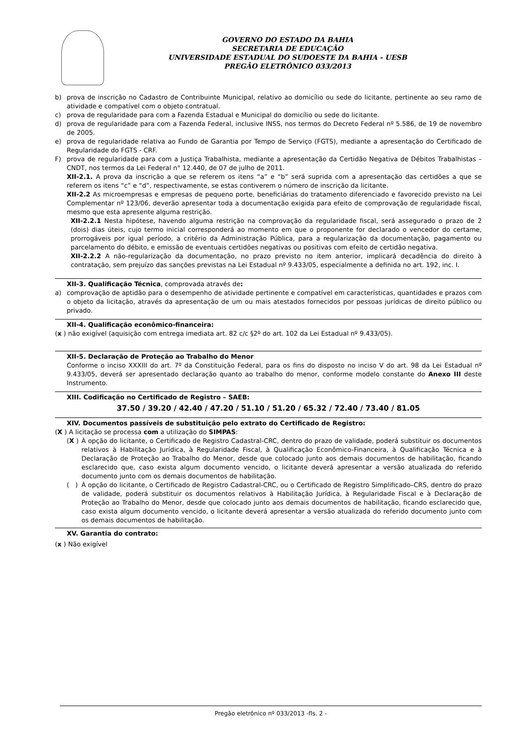GOVERNO DO ESTADO DA BAHIA
SECRETARIA DE EDUCAÇÃO
UNIVERSIDADE ESTADUAL DO SUDOESTE DA BAHIA - UESB
PREGÃO ELETRÔNICO 033/2013
b) prova de inscrição no Cadastro de Contribuinte Municipal, relativo ao domicílio ou sede do licitante, pertinente ao seu ramo de atividade e compatível com o objeto contratual.
c) prova de regularidade para com a Fazenda Estadual e Municipal do domicílio ou sede do licitante.
d) prova de regularidade para com a Fazenda Federal, inclusive INSS, nos termos do Decreto Federal nº 5.586, de 19 de novembro de 2005.
e) prova de regularidade relativa ao Fundo de Garantia por Tempo de Serviço (FGTS), mediante a apresentação do Certificado de Regularidade do FGTS - CRF.
F) prova de regularidade para com a Justiça Trabalhista, mediante a apresentação da Certidão Negativa de Débitos Trabalhistas – CNDT, nos termos da Lei Federal n° 12.440, de 07 de julho de 2011.
XII-2.1. A prova da inscrição a que se referem os itens “a” e “b” será suprida com a apresentação das certidões a que se referem os itens “c” e “d”, respectivamente, se estas contiverem o número de inscrição da licitante.
XII-2.2 As microempresas e empresas de pequeno porte, beneficiárias do tratamento diferenciado e favorecido previsto na Lei Complementar nº 123/06, deverão apresentar toda a documentação exigida para efeito de comprovação de regularidade fiscal, mesmo que esta apresente alguma restrição.
XII-2.2.1 Nesta hipótese, havendo alguma restrição na comprovação da regularidade fiscal, será assegurado o prazo de 2 (dois) dias úteis, cujo termo inicial corresponderá ao momento em que o proponente for declarado o vencedor do certame, prorrogáveis por igual período, a critério da Administração Pública, para a regularização da documentação, pagamento ou parcelamento do débito, e emissão de eventuais certidões negativas ou positivas com efeito de certidão negativa.
XII-2.2.2 A não-regularização da documentação, no prazo previsto no item anterior, implicará decadência do direito à contratação, sem prejuízo das sanções previstas na Lei Estadual nº 9.433/05, especialmente a definida no art. 192, inc. I.
XII-3. Qualificação Técnica, comprovada através de:
a) comprovação de aptidão para o desempenho de atividade pertinente e compatível em características, quantidades e prazos com o objeto da licitação, através da apresentação de um ou mais atestados fornecidos por pessoas jurídicas de direito público ou privado.
XII-4. Qualificação econômico-financeira:
(x ) não exigível (aquisição com entrega imediata art. 82 c/c §2º do art. 102 da Lei Estadual nº 9.433/05).
XII-5. Declaração de Proteção ao Trabalho do Menor
Conforme o inciso XXXIII do art. 7º da Constituição Federal, para os fins do disposto no inciso V do art. 98 da Lei Estadual nº 9.433/05, deverá ser apresentado declaração quanto ao trabalho do menor, conforme modelo constante do Anexo III deste Instrumento.
XIII. Codificação no Certificado de Registro – SAEB:
37.50 / 39.20 / 42.40 / 47.20 / 51.10 / 51.20 / 65.32 / 72.40 / 73.40 / 81.05
XIV. Documentos passíveis de substituição pelo extrato do Certificado de Registro:
(X ) A licitação se processa com a utilização do SIMPAS:
(X ) À opção do licitante, o Certificado de Registro Cadastral-CRC, dentro do prazo de validade, poderá substituir os documentos relativos à Habilitação Jurídica, à Regularidade Fiscal, à Qualificação Econômico-Financeira, à Qualificação Técnica e à Declaração de Proteção ao Trabalho do Menor, desde que colocado junto aos demais documentos de habilitação, ficando esclarecido que, caso exista algum documento vencido, o licitante deverá apresentar a versão atualizada do referido documento junto com os demais documentos de habilitação.
( ) À opção do licitante, o Certificado de Registro Cadastral-CRC, ou o Certificado de Registro Simplificado–CRS, dentro do prazo de validade, poderá substituir os documentos relativos à Habilitação Jurídica, à Regularidade Fiscal e à Declaração de Proteção ao Trabalho do Menor, desde que colocado junto aos demais documentos de habilitação, ficando esclarecido que, caso exista algum documento vencido, o licitante deverá apresentar a versão atualizada do referido documento junto com os demais documentos de habilitação.
XV. Garantia do contrato:
(x ) Não exigível
Pregão eletrônico nº 033/2013 -fls. 2 -